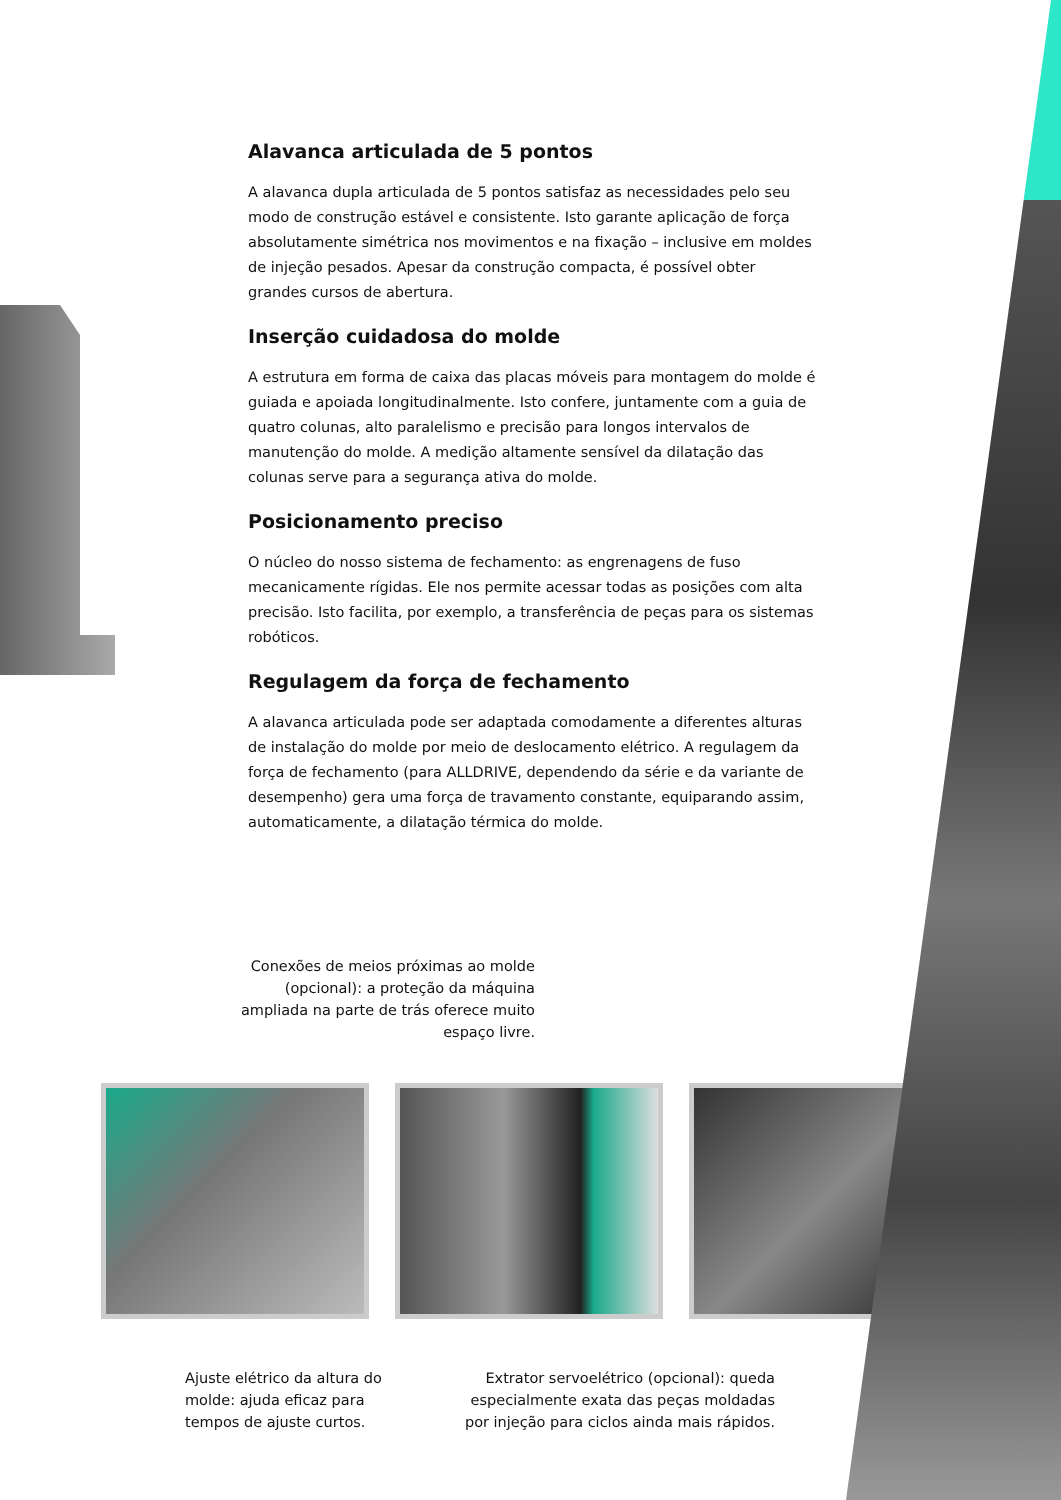Alavanca articulada de 5 pontos
A alavanca dupla articulada de 5 pontos satisfaz as necessidades pelo seu modo de construção estável e consistente. Isto garante aplicação de força absolutamente simétrica nos movimentos e na fixação – inclusive em moldes de injeção pesados. Apesar da construção compacta, é possível obter grandes cursos de abertura.
Inserção cuidadosa do molde
A estrutura em forma de caixa das placas móveis para montagem do molde é guiada e apoiada longitudinalmente. Isto confere, juntamente com a guia de quatro colunas, alto paralelismo e precisão para longos intervalos de manutenção do molde. A medição altamente sensível da dilatação das colunas serve para a segurança ativa do molde.
Posicionamento preciso
O núcleo do nosso sistema de fechamento: as engrenagens de fuso mecanicamente rígidas. Ele nos permite acessar todas as posições com alta precisão. Isto facilita, por exemplo, a transferência de peças para os sistemas robóticos.
Regulagem da força de fechamento
A alavanca articulada pode ser adaptada comodamente a diferentes alturas de instalação do molde por meio de deslocamento elétrico. A regulagem da força de fechamento (para ALLDRIVE, dependendo da série e da variante de desempenho) gera uma força de travamento constante, equiparando assim, automaticamente, a dilatação térmica do molde.
Conexões de meios próximas ao molde (opcional): a proteção da máquina ampliada na parte de trás oferece muito espaço livre.
Ajuste elétrico da altura do molde: ajuda eficaz para tempos de ajuste curtos.
Extrator servoelétrico (opcional): queda especialmente exata das peças moldadas por injeção para ciclos ainda mais rápidos.